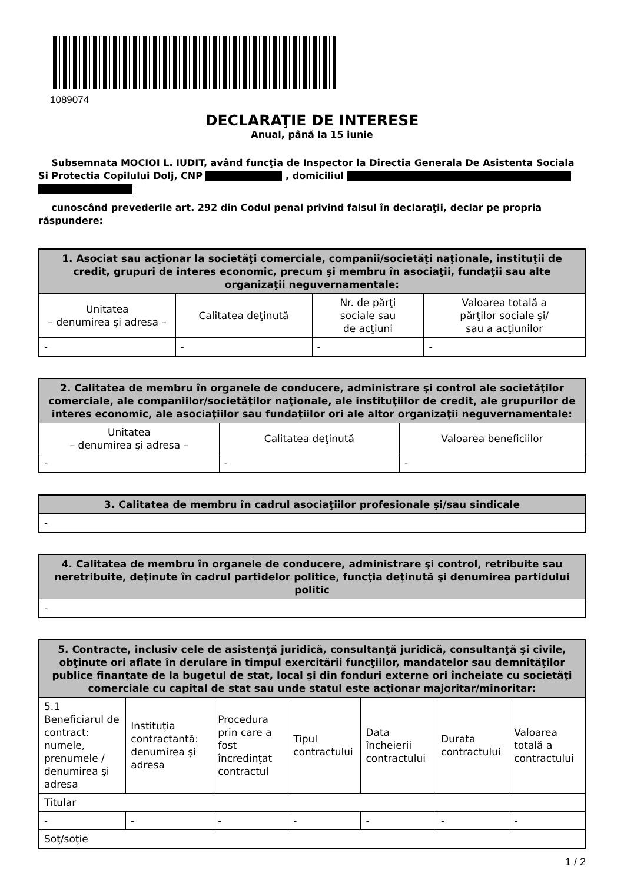1089074
DECLARAŢIE DE INTERESE
Anual, până la 15 iunie
Subsemnata MOCIOI L. IUDIT, având funcţia de Inspector la Directia Generala De Asistenta Sociala Si Protectia Copilului Dolj, CNP , domiciliul
cunoscând prevederile art. 292 din Codul penal privind falsul în declaraţii, declar pe propria răspundere:
| 1. Asociat sau acţionar la societăţi comerciale, companii/societăţi naţionale, instituţii de credit, grupuri de interes economic, precum şi membru în asociaţii, fundaţii sau alte organizaţii neguvernamentale: | | | |
| --- | --- | --- | --- |
| Unitatea – denumirea şi adresa – | Calitatea deţinută | Nr. de părţi sociale sau de acţiuni | Valoarea totală a părţilor sociale şi/ sau a acţiunilor |
| - | - | - | - |
| 2. Calitatea de membru în organele de conducere, administrare şi control ale societăţilor comerciale, ale companiilor/societăţilor naţionale, ale instituţiilor de credit, ale grupurilor de interes economic, ale asociaţiilor sau fundaţiilor ori ale altor organizaţii neguvernamentale: | | |
| --- | --- | --- |
| Unitatea – denumirea şi adresa – | Calitatea deţinută | Valoarea beneficiilor |
| - | - | - |
| 3. Calitatea de membru în cadrul asociaţiilor profesionale şi/sau sindicale |
| --- |
| - |
| 4. Calitatea de membru în organele de conducere, administrare şi control, retribuite sau neretribuite, deţinute în cadrul partidelor politice, funcţia deţinută şi denumirea partidului politic |
| --- |
| - |
| 5. Contracte, inclusiv cele de asistenţă juridică, consultanţă juridică, consultanţă şi civile, obţinute ori aflate în derulare în timpul exercitării funcţiilor, mandatelor sau demnităţilor publice finanţate de la bugetul de stat, local şi din fonduri externe ori încheiate cu societăţi comerciale cu capital de stat sau unde statul este acţionar majoritar/minoritar: | | | | | | |
| --- | --- | --- | --- | --- | --- | --- |
| 5.1 Beneficiarul de contract: numele, prenumele / denumirea şi adresa | Instituţia contractantă: denumirea şi adresa | Procedura prin care a fost încredinţat contractul | Tipul contractului | Data încheierii contractului | Durata contractului | Valoarea totală a contractului |
| Titular | | | | | | |
| - | - | - | - | - | - | - |
| Soţ/soţie | | | | | | |
1 / 2